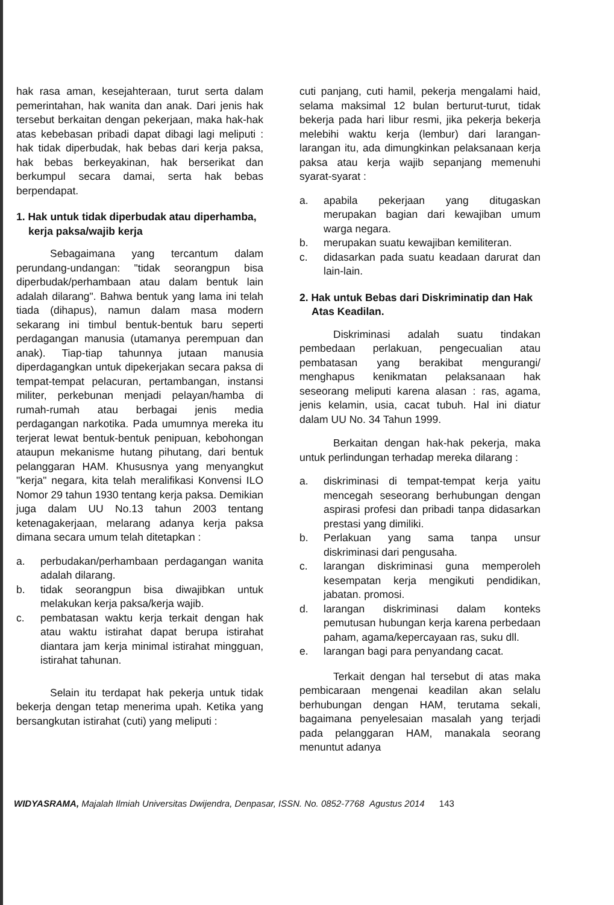hak rasa aman, kesejahteraan, turut serta dalam pemerintahan, hak wanita dan anak. Dari jenis hak tersebut berkaitan dengan pekerjaan, maka hak-hak atas kebebasan pribadi dapat dibagi lagi meliputi : hak tidak diperbudak, hak bebas dari kerja paksa, hak bebas berkeyakinan, hak berserikat dan berkumpul secara damai, serta hak bebas berpendapat.
1. Hak untuk tidak diperbudak atau diperhamba, kerja paksa/wajib kerja
Sebagaimana yang tercantum dalam perundang-undangan: "tidak seorangpun bisa diperbudak/perhambaan atau dalam bentuk lain adalah dilarang". Bahwa bentuk yang lama ini telah tiada (dihapus), namun dalam masa modern sekarang ini timbul bentuk-bentuk baru seperti perdagangan manusia (utamanya perempuan dan anak). Tiap-tiap tahunnya jutaan manusia diperdagangkan untuk dipekerjakan secara paksa di tempat-tempat pelacuran, pertambangan, instansi militer, perkebunan menjadi pelayan/hamba di rumah-rumah atau berbagai jenis media perdagangan narkotika. Pada umumnya mereka itu terjerat lewat bentuk-bentuk penipuan, kebohongan ataupun mekanisme hutang pihutang, dari bentuk pelanggaran HAM. Khususnya yang menyangkut "kerja" negara, kita telah meralifikasi Konvensi ILO Nomor 29 tahun 1930 tentang kerja paksa. Demikian juga dalam UU No.13 tahun 2003 tentang ketenagakerjaan, melarang adanya kerja paksa dimana secara umum telah ditetapkan :
a. perbudakan/perhambaan perdagangan wanita adalah dilarang.
b. tidak seorangpun bisa diwajibkan untuk melakukan kerja paksa/kerja wajib.
c. pembatasan waktu kerja terkait dengan hak atau waktu istirahat dapat berupa istirahat diantara jam kerja minimal istirahat mingguan, istirahat tahunan.
Selain itu terdapat hak pekerja untuk tidak bekerja dengan tetap menerima upah. Ketika yang bersangkutan istirahat (cuti) yang meliputi :
cuti panjang, cuti hamil, pekerja mengalami haid, selama maksimal 12 bulan berturut-turut, tidak bekerja pada hari libur resmi, jika pekerja bekerja melebihi waktu kerja (lembur) dari larangan-larangan itu, ada dimungkinkan pelaksanaan kerja paksa atau kerja wajib sepanjang memenuhi syarat-syarat :
a. apabila pekerjaan yang ditugaskan merupakan bagian dari kewajiban umum warga negara.
b. merupakan suatu kewajiban kemiliteran.
c. didasarkan pada suatu keadaan darurat dan lain-lain.
2. Hak untuk Bebas dari Diskriminatip dan Hak Atas Keadilan.
Diskriminasi adalah suatu tindakan pembedaan perlakuan, pengecualian atau pembatasan yang berakibat mengurangi/ menghapus kenikmatan pelaksanaan hak seseorang meliputi karena alasan : ras, agama, jenis kelamin, usia, cacat tubuh. Hal ini diatur dalam UU No. 34 Tahun 1999.
Berkaitan dengan hak-hak pekerja, maka untuk perlindungan terhadap mereka dilarang :
a. diskriminasi di tempat-tempat kerja yaitu mencegah seseorang berhubungan dengan aspirasi profesi dan pribadi tanpa didasarkan prestasi yang dimiliki.
b. Perlakuan yang sama tanpa unsur diskriminasi dari pengusaha.
c. larangan diskriminasi guna memperoleh kesempatan kerja mengikuti pendidikan, jabatan. promosi.
d. larangan diskriminasi dalam konteks pemutusan hubungan kerja karena perbedaan paham, agama/kepercayaan ras, suku dll.
e. larangan bagi para penyandang cacat.
Terkait dengan hal tersebut di atas maka pembicaraan mengenai keadilan akan selalu berhubungan dengan HAM, terutama sekali, bagaimana penyelesaian masalah yang terjadi pada pelanggaran HAM, manakala seorang menuntut adanya
WIDYASRAMA, Majalah Ilmiah Universitas Dwijendra, Denpasar, ISSN. No. 0852-7768 Agustus 2014 143